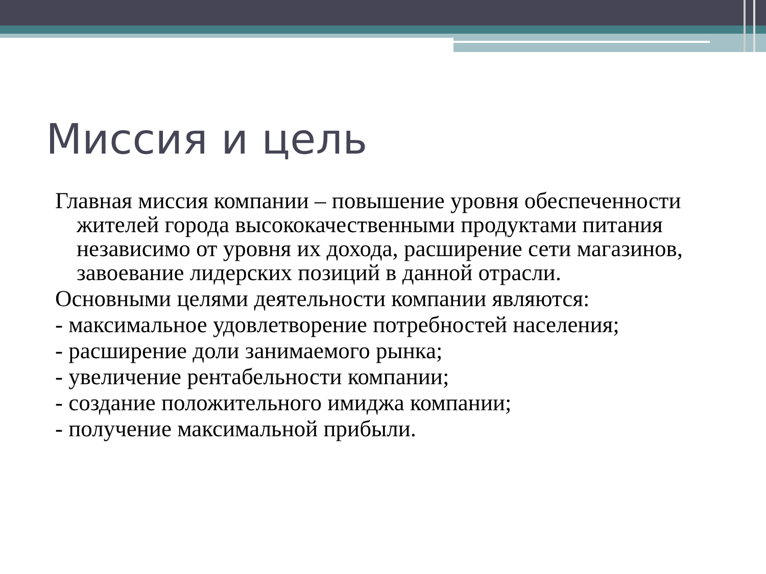Миссия и цель
Главная миссия компании – повышение уровня обеспеченности жителей города высококачественными продуктами питания независимо от уровня их дохода, расширение сети магазинов, завоевание лидерских позиций в данной отрасли.
Основными целями деятельности компании являются:
- максимальное удовлетворение потребностей населения;
- расширение доли занимаемого рынка;
- увеличение рентабельности компании;
- создание положительного имиджа компании;
- получение максимальной прибыли.